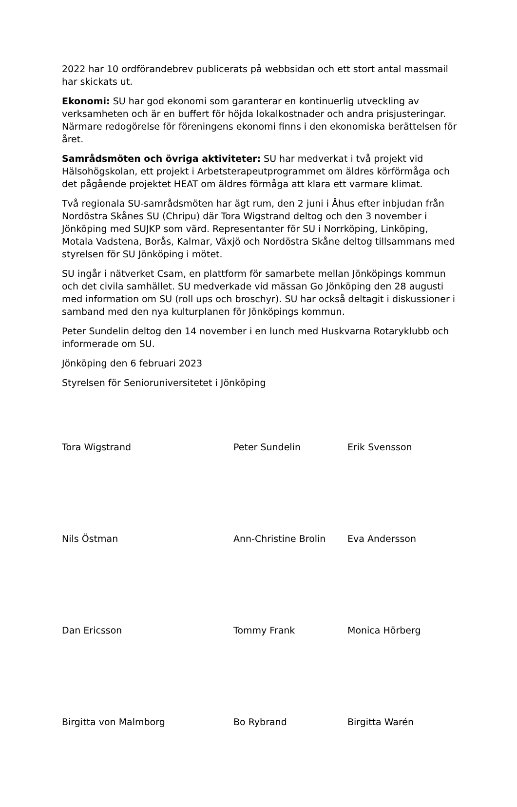2022 har 10 ordförandebrev publicerats på webbsidan och ett stort antal massmail har skickats ut.
Ekonomi: SU har god ekonomi som garanterar en kontinuerlig utveckling av verksamheten och är en buffert för höjda lokalkostnader och andra prisjusteringar. Närmare redogörelse för föreningens ekonomi finns i den ekonomiska berättelsen för året.
Samrådsmöten och övriga aktiviteter: SU har medverkat i två projekt vid Hälsohögskolan, ett projekt i Arbetsterapeutprogrammet om äldres körförmåga och det pågående projektet HEAT om äldres förmåga att klara ett varmare klimat.
Två regionala SU-samrådsmöten har ägt rum, den 2 juni i Åhus efter inbjudan från Nordöstra Skånes SU (Chripu) där Tora Wigstrand deltog och den 3 november i Jönköping med SUJKP som värd. Representanter för SU i Norrköping, Linköping, Motala Vadstena, Borås, Kalmar, Växjö och Nordöstra Skåne deltog tillsammans med styrelsen för SU Jönköping i mötet.
SU ingår i nätverket Csam, en plattform för samarbete mellan Jönköpings kommun och det civila samhället. SU medverkade vid mässan Go Jönköping den 28 augusti med information om SU (roll ups och broschyr). SU har också deltagit i diskussioner i samband med den nya kulturplanen för Jönköpings kommun.
Peter Sundelin deltog den 14 november i en lunch med Huskvarna Rotaryklubb och informerade om SU.
Jönköping den 6 februari 2023
Styrelsen för Senioruniversitetet i Jönköping
Tora Wigstrand
Peter Sundelin
Erik Svensson
Nils Östman
Ann-Christine Brolin
Eva Andersson
Dan Ericsson
Tommy Frank
Monica Hörberg
Birgitta von Malmborg
Bo Rybrand
Birgitta Warén